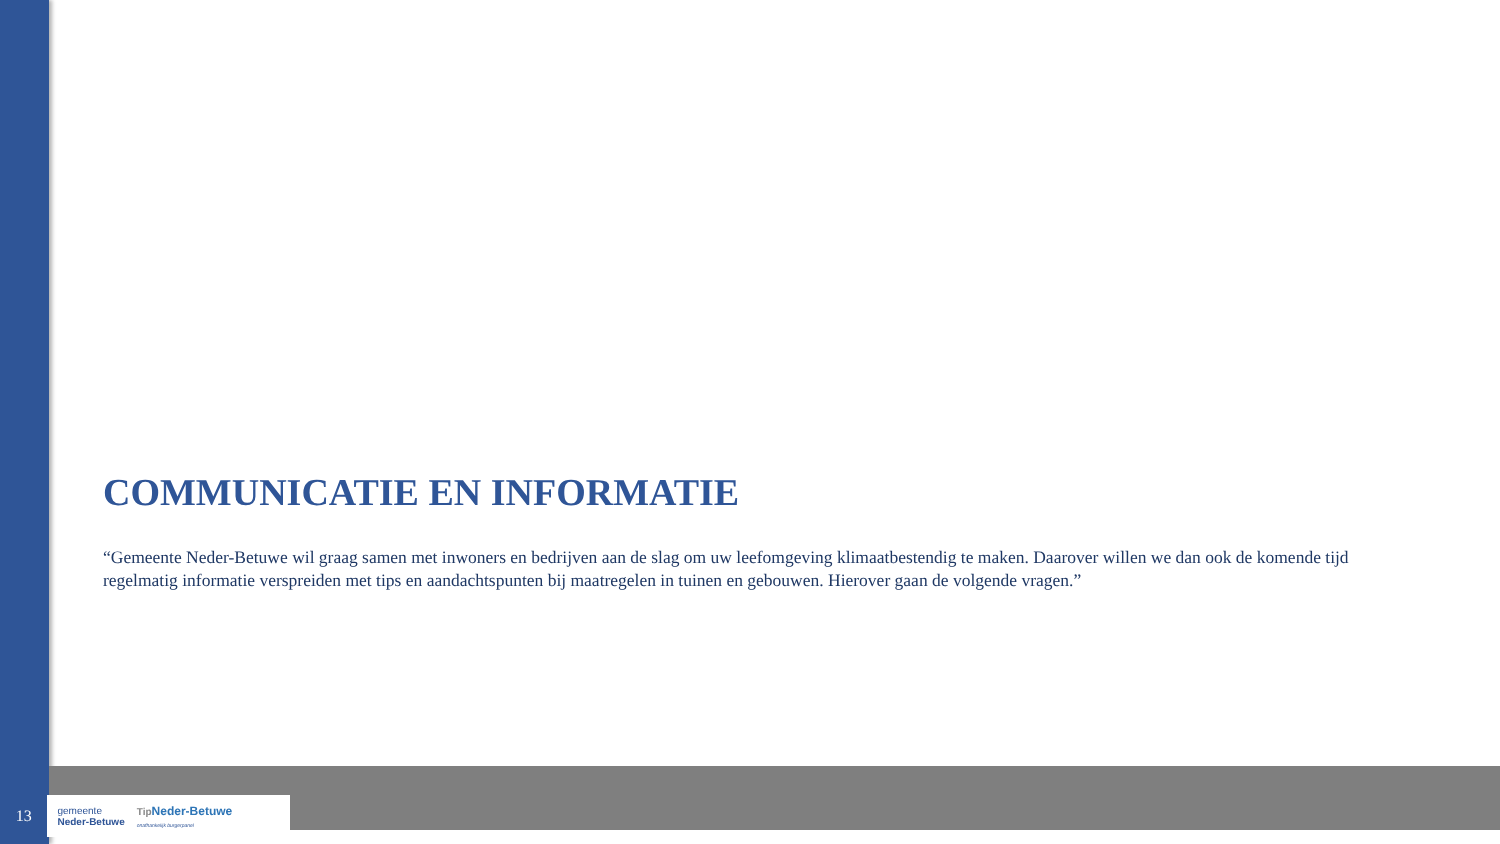COMMUNICATIE EN INFORMATIE
“Gemeente Neder-Betuwe wil graag samen met inwoners en bedrijven aan de slag om uw leefomgeving klimaatbestendig te maken. Daarover willen we dan ook de komende tijd regelmatig informatie verspreiden met tips en aandachtspunten bij maatregelen in tuinen en gebouwen. Hierover gaan de volgende vragen.”
13
gemeente
Neder-Betuwe
Tip Neder-Betuwe
onafhankelijk burgerpanel